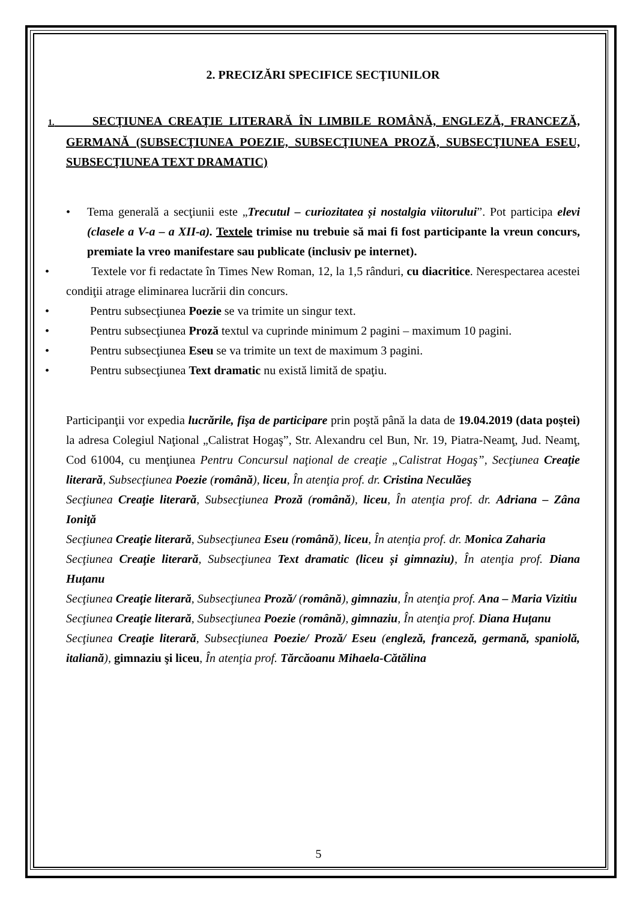2. PRECIZĂRI SPECIFICE SECŢIUNILOR
1. SECŢIUNEA CREAŢIE LITERARĂ ÎN LIMBILE ROMÂNĂ, ENGLEZĂ, FRANCEZĂ, GERMANĂ (SUBSECŢIUNEA POEZIE, SUBSECŢIUNEA PROZĂ, SUBSECŢIUNEA ESEU, SUBSECŢIUNEA TEXT DRAMATIC)
• Tema generală a secţiunii este „Trecutul – curiozitatea și nostalgia viitorului”. Pot participa elevi (clasele a V-a – a XII-a). Textele trimise nu trebuie să mai fi fost participante la vreun concurs, premiate la vreo manifestare sau publicate (inclusiv pe internet).
• Textele vor fi redactate în Times New Roman, 12, la 1,5 rânduri, cu diacritice. Nerespectarea acestei condiţii atrage eliminarea lucrării din concurs.
• Pentru subsecţiunea Poezie se va trimite un singur text.
• Pentru subsecţiunea Proză textul va cuprinde minimum 2 pagini – maximum 10 pagini.
• Pentru subsecţiunea Eseu se va trimite un text de maximum 3 pagini.
• Pentru subsecţiunea Text dramatic nu există limită de spaţiu.
Participanţii vor expedia lucrările, fişa de participare prin poştă până la data de 19.04.2019 (data poştei) la adresa Colegiul Naţional „Calistrat Hogaş”, Str. Alexandru cel Bun, Nr. 19, Piatra-Neamţ, Jud. Neamţ, Cod 61004, cu menţiunea Pentru Concursul naţional de creaţie „Calistrat Hogaş”, Secţiunea Creaţie literară, Subsecţiunea Poezie (română), liceu, În atenţia prof. dr. Cristina Neculăeş
Secţiunea Creaţie literară, Subsecţiunea Proză (română), liceu, În atenţia prof. dr. Adriana – Zâna Ioniţă
Secţiunea Creaţie literară, Subsecţiunea Eseu (română), liceu, În atenţia prof. dr. Monica Zaharia
Secţiunea Creaţie literară, Subsecţiunea Text dramatic (liceu și gimnaziu), În atenţia prof. Diana Huțanu
Secţiunea Creaţie literară, Subsecţiunea Proză/ (română), gimnaziu, În atenţia prof. Ana – Maria Vizitiu
Secţiunea Creaţie literară, Subsecţiunea Poezie (română), gimnaziu, În atenţia prof. Diana Huțanu
Secţiunea Creaţie literară, Subsecţiunea Poezie/ Proză/ Eseu (engleză, franceză, germană, spaniolă, italiană), gimnaziu şi liceu, În atenţia prof. Tărcăoanu Mihaela-Cătălina
5